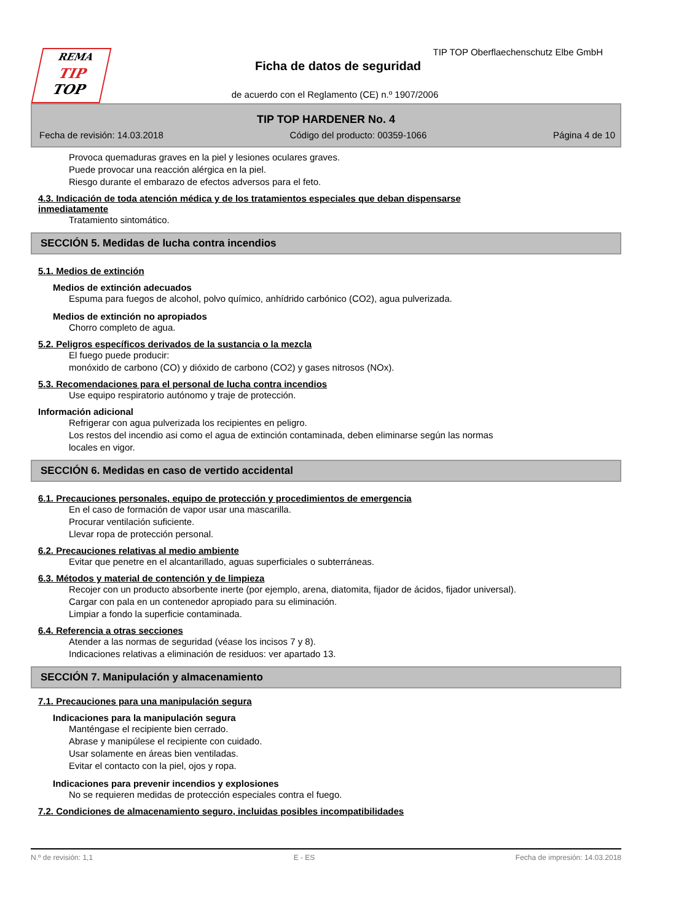REMA
TIP
TOP
TIP TOP Oberflaechenschutz Elbe GmbH
Ficha de datos de seguridad
de acuerdo con el Reglamento (CE) n.º 1907/2006
TIP TOP HARDENER No. 4
Fecha de revisión: 14.03.2018 Código del producto: 00359-1066 Página 4 de 10
Provoca quemaduras graves en la piel y lesiones oculares graves.
Puede provocar una reacción alérgica en la piel.
Riesgo durante el embarazo de efectos adversos para el feto.
4.3. Indicación de toda atención médica y de los tratamientos especiales que deban dispensarse
inmediatamente
Tratamiento sintomático.
SECCIÓN 5. Medidas de lucha contra incendios
5.1. Medios de extinción
Medios de extinción adecuados
Espuma para fuegos de alcohol, polvo químico, anhídrido carbónico (CO2), agua pulverizada.
Medios de extinción no apropiados
Chorro completo de agua.
5.2. Peligros específicos derivados de la sustancia o la mezcla
El fuego puede producir:
monóxido de carbono (CO) y dióxido de carbono (CO2) y gases nitrosos (NOx).
5.3. Recomendaciones para el personal de lucha contra incendios
Use equipo respiratorio autónomo y traje de protección.
Información adicional
Refrigerar con agua pulverizada los recipientes en peligro.
Los restos del incendio asi como el agua de extinción contaminada, deben eliminarse según las normas
locales en vigor.
SECCIÓN 6. Medidas en caso de vertido accidental
6.1. Precauciones personales, equipo de protección y procedimientos de emergencia
En el caso de formación de vapor usar una mascarilla.
Procurar ventilación suficiente.
Llevar ropa de protección personal.
6.2. Precauciones relativas al medio ambiente
Evitar que penetre en el alcantarillado, aguas superficiales o subterráneas.
6.3. Métodos y material de contención y de limpieza
Recojer con un producto absorbente inerte (por ejemplo, arena, diatomita, fijador de ácidos, fijador universal).
Cargar con pala en un contenedor apropiado para su eliminación.
Limpiar a fondo la superficie contaminada.
6.4. Referencia a otras secciones
Atender a las normas de seguridad (véase los incisos 7 y 8).
Indicaciones relativas a eliminación de residuos: ver apartado 13.
SECCIÓN 7. Manipulación y almacenamiento
7.1. Precauciones para una manipulación segura
Indicaciones para la manipulación segura
Manténgase el recipiente bien cerrado.
Abrase y manipúlese el recipiente con cuidado.
Usar solamente en áreas bien ventiladas.
Evitar el contacto con la piel, ojos y ropa.
Indicaciones para prevenir incendios y explosiones
No se requieren medidas de protección especiales contra el fuego.
7.2. Condiciones de almacenamiento seguro, incluidas posibles incompatibilidades
N.º de revisión: 1,1 E - ES Fecha de impresión: 14.03.2018